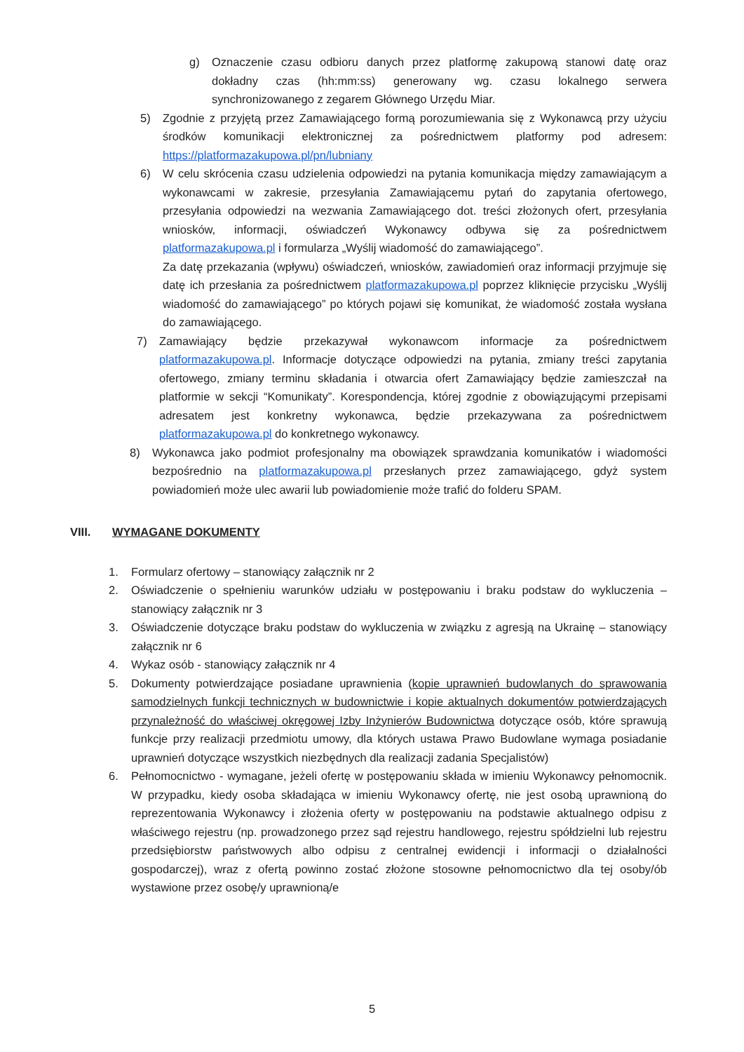g) Oznaczenie czasu odbioru danych przez platformę zakupową stanowi datę oraz dokładny czas (hh:mm:ss) generowany wg. czasu lokalnego serwera synchronizowanego z zegarem Głównego Urzędu Miar.
5) Zgodnie z przyjętą przez Zamawiającego formą porozumiewania się z Wykonawcą przy użyciu środków komunikacji elektronicznej za pośrednictwem platformy pod adresem: https://platformazakupowa.pl/pn/lubniany
6) W celu skrócenia czasu udzielenia odpowiedzi na pytania komunikacja między zamawiającym a wykonawcami w zakresie, przesyłania Zamawiającemu pytań do zapytania ofertowego, przesyłania odpowiedzi na wezwania Zamawiającego dot. treści złożonych ofert, przesyłania wniosków, informacji, oświadczeń Wykonawcy odbywa się za pośrednictwem platformazakupowa.pl i formularza „Wyślij wiadomość do zamawiającego”.
Za datę przekazania (wpływu) oświadczeń, wniosków, zawiadomień oraz informacji przyjmuje się datę ich przesłania za pośrednictwem platformazakupowa.pl poprzez kliknięcie przycisku „Wyślij wiadomość do zamawiającego” po których pojawi się komunikat, że wiadomość została wysłana do zamawiającego.
7) Zamawiający będzie przekazywał wykonawcom informacje za pośrednictwem platformazakupowa.pl. Informacje dotyczące odpowiedzi na pytania, zmiany treści zapytania ofertowego, zmiany terminu składania i otwarcia ofert Zamawiający będzie zamieszczał na platformie w sekcji “Komunikaty”. Korespondencja, której zgodnie z obowiązującymi przepisami adresatem jest konkretny wykonawca, będzie przekazywana za pośrednictwem platformazakupowa.pl do konkretnego wykonawcy.
8) Wykonawca jako podmiot profesjonalny ma obowiązek sprawdzania komunikatów i wiadomości bezpośrednio na platformazakupowa.pl przesłanych przez zamawiającego, gdyż system powiadomień może ulec awarii lub powiadomienie może trafić do folderu SPAM.
VIII. WYMAGANE DOKUMENTY
1. Formularz ofertowy – stanowiący załącznik nr 2
2. Oświadczenie o spełnieniu warunków udziału w postępowaniu i braku podstaw do wykluczenia – stanowiący załącznik nr 3
3. Oświadczenie dotyczące braku podstaw do wykluczenia w związku z agresją na Ukrainę – stanowiący załącznik nr 6
4. Wykaz osób - stanowiący załącznik nr 4
5. Dokumenty potwierdzające posiadane uprawnienia (kopie uprawnień budowlanych do sprawowania samodzielnych funkcji technicznych w budownictwie i kopie aktualnych dokumentów potwierdzających przynależność do właściwej okręgowej Izby Inżynierów Budownictwa dotyczące osób, które sprawują funkcje przy realizacji przedmiotu umowy, dla których ustawa Prawo Budowlane wymaga posiadanie uprawnień dotyczące wszystkich niezbędnych dla realizacji zadania Specjalistów)
6. Pełnomocnictwo - wymagane, jeżeli ofertę w postępowaniu składa w imieniu Wykonawcy pełnomocnik. W przypadku, kiedy osoba składająca w imieniu Wykonawcy ofertę, nie jest osobą uprawnioną do reprezentowania Wykonawcy i złożenia oferty w postępowaniu na podstawie aktualnego odpisu z właściwego rejestru (np. prowadzonego przez sąd rejestru handlowego, rejestru spółdzielni lub rejestru przedsiębiorstw państwowych albo odpisu z centralnej ewidencji i informacji o działalności gospodarczej), wraz z ofertą powinno zostać złożone stosowne pełnomocnictwo dla tej osoby/ób wystawione przez osobę/y uprawnioną/e
5